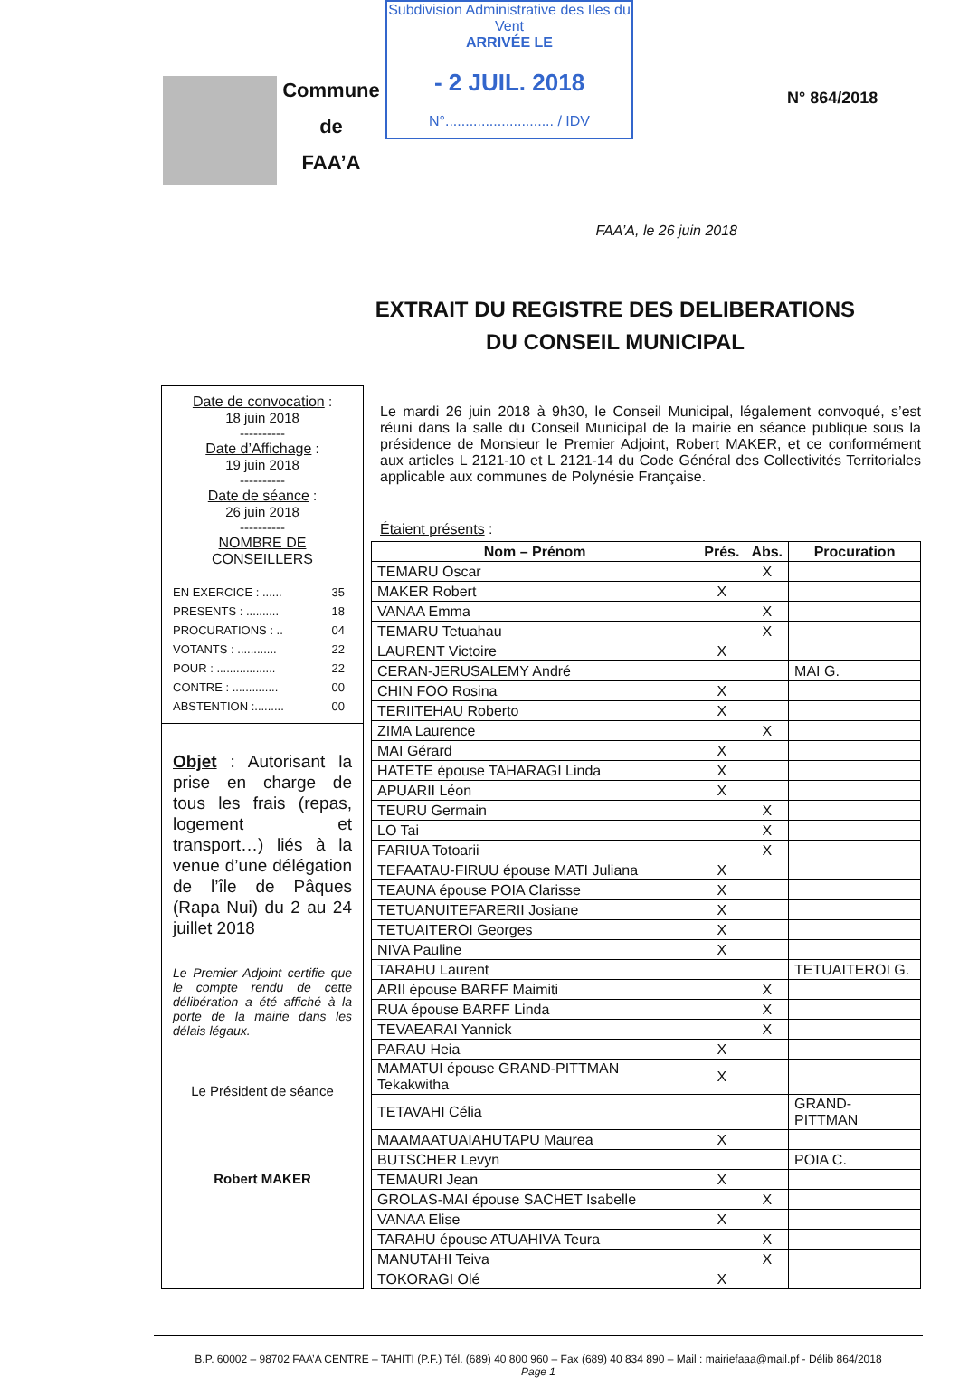Commune
de
FAA’A
Subdivision Administrative des Iles du Vent
ARRIVÉE LE
- 2 JUIL. 2018
N°........................... / IDV
N° 864/2018
FAA’A, le 26 juin 2018
EXTRAIT DU REGISTRE DES DELIBERATIONS
DU CONSEIL MUNICIPAL
Date de convocation :
18 juin 2018
----------
Date d’Affichage :
19 juin 2018
----------
Date de séance :
26 juin 2018
----------
NOMBRE DE CONSEILLERS
| EN EXERCICE : ...... | 35 |
| PRESENTS : .......... | 18 |
| PROCURATIONS : .. | 04 |
| VOTANTS : ............ | 22 |
| POUR : .................. | 22 |
| CONTRE : .............. | 00 |
| ABSTENTION :......... | 00 |
Objet : Autorisant la prise en charge de tous les frais (repas, logement et transport…) liés à la venue d’une délégation de l’île de Pâques (Rapa Nui) du 2 au 24 juillet 2018
Le Premier Adjoint certifie que le compte rendu de cette délibération a été affiché à la porte de la mairie dans les délais légaux.
Le Président de séance
Robert MAKER
Le mardi 26 juin 2018 à 9h30, le Conseil Municipal, légalement convoqué, s’est réuni dans la salle du Conseil Municipal de la mairie en séance publique sous la présidence de Monsieur le Premier Adjoint, Robert MAKER, et ce conformément aux articles L 2121-10 et L 2121-14 du Code Général des Collectivités Territoriales applicable aux communes de Polynésie Française.
Étaient présents :
| Nom – Prénom | Prés. | Abs. | Procuration |
| --- | --- | --- | --- |
| TEMARU Oscar | | X | |
| MAKER Robert | X | | |
| VANAA Emma | | X | |
| TEMARU Tetuahau | | X | |
| LAURENT Victoire | X | | |
| CERAN-JERUSALEMY André | | | MAI G. |
| CHIN FOO Rosina | X | | |
| TERIITEHAU Roberto | X | | |
| ZIMA Laurence | | X | |
| MAI Gérard | X | | |
| HATETE épouse TAHARAGI Linda | X | | |
| APUARII Léon | X | | |
| TEURU Germain | | X | |
| LO Tai | | X | |
| FARIUA Totoarii | | X | |
| TEFAATAU-FIRUU épouse MATI Juliana | X | | |
| TEAUNA épouse POIA Clarisse | X | | |
| TETUANUITEFARERII Josiane | X | | |
| TETUAITEROI Georges | X | | |
| NIVA Pauline | X | | |
| TARAHU Laurent | | | TETUAITEROI G. |
| ARII épouse BARFF Maimiti | | X | |
| RUA épouse BARFF Linda | | X | |
| TEVAEARAI Yannick | | X | |
| PARAU Heia | X | | |
| MAMATUI épouse GRAND-PITTMAN Tekakwitha | X | | |
| TETAVAHI Célia | | | GRAND-PITTMAN |
| MAAMAATUAIAHUTAPU Maurea | X | | |
| BUTSCHER Levyn | | | POIA C. |
| TEMAURI Jean | X | | |
| GROLAS-MAI épouse SACHET Isabelle | | X | |
| VANAA Elise | X | | |
| TARAHU épouse ATUAHIVA Teura | | X | |
| MANUTAHI Teiva | | X | |
| TOKORAGI Olé | X | | |
B.P. 60002 – 98702 FAA’A CENTRE – TAHITI (P.F.) Tél. (689) 40 800 960 – Fax (689) 40 834 890 – Mail : mairiefaaa@mail.pf - Délib 864/2018
Page 1